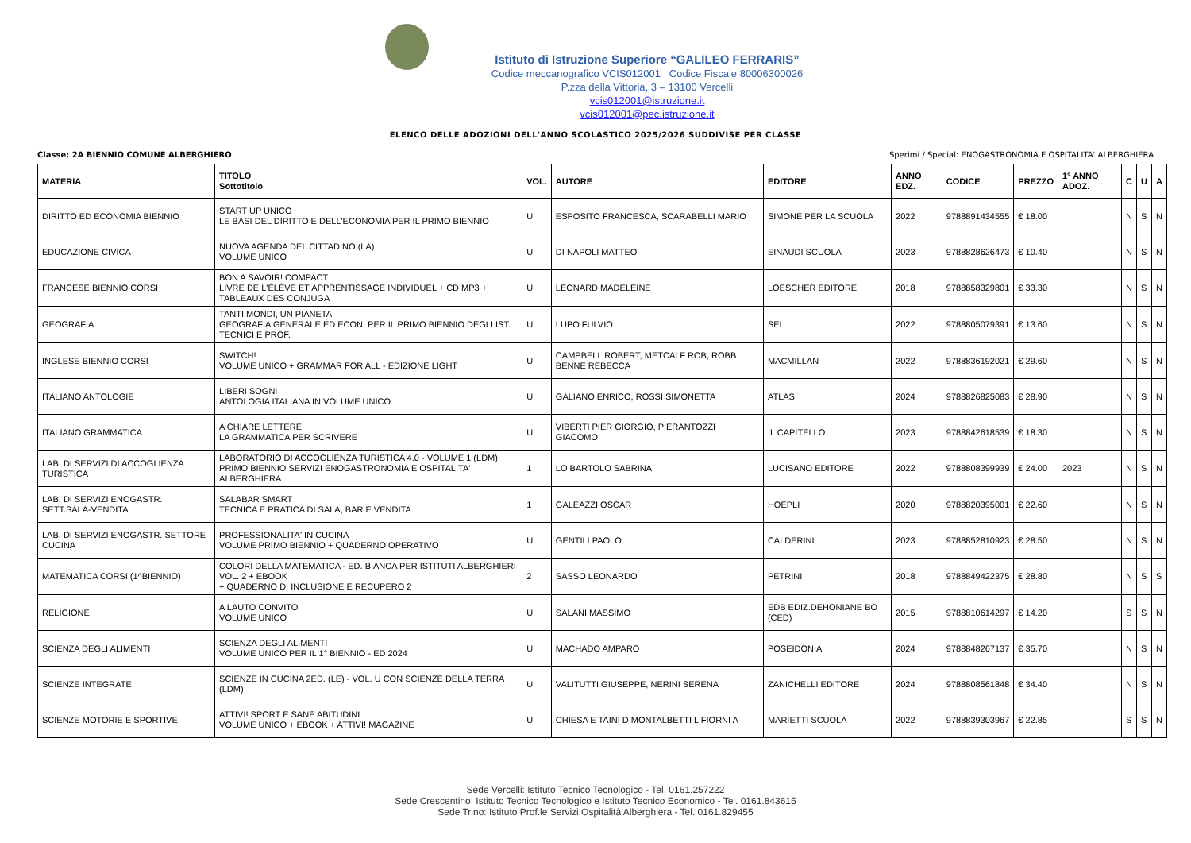Istituto di Istruzione Superiore “GALILEO FERRARIS”
Codice meccanografico VCIS012001 Codice Fiscale 80006300026
P.zza della Vittoria, 3 – 13100 Vercelli
vcis012001@istruzione.it
vcis012001@pec.istruzione.it
ELENCO DELLE ADOZIONI DELL'ANNO SCOLASTICO 2025/2026 SUDDIVISE PER CLASSE
Classe: 2A BIENNIO COMUNE ALBERGHIERO Sperimi / Special: ENOGASTRONOMIA E OSPITALITA' ALBERGHIERA
| MATERIA | TITOLO Sottotitolo | VOL. | AUTORE | EDITORE | ANNO EDZ. | CODICE | PREZZO | 1° ANNO ADOZ. | C | U | A |
| --- | --- | --- | --- | --- | --- | --- | --- | --- | --- | --- | --- |
| DIRITTO ED ECONOMIA BIENNIO | START UP UNICO LE BASI DEL DIRITTO E DELL'ECONOMIA PER IL PRIMO BIENNIO | U | ESPOSITO FRANCESCA, SCARABELLI MARIO | SIMONE PER LA SCUOLA | 2022 | 9788891434555 | € 18.00 | | N | S | N |
| EDUCAZIONE CIVICA | NUOVA AGENDA DEL CITTADINO (LA) VOLUME UNICO | U | DI NAPOLI MATTEO | EINAUDI SCUOLA | 2023 | 9788828626473 | € 10.40 | | N | S | N |
| FRANCESE BIENNIO CORSI | BON A SAVOIR! COMPACT LIVRE DE L'ÉLÈVE ET APPRENTISSAGE INDIVIDUEL + CD MP3 + TABLEAUX DES CONJUGA | U | LEONARD MADELEINE | LOESCHER EDITORE | 2018 | 9788858329801 | € 33.30 | | N | S | N |
| GEOGRAFIA | TANTI MONDI, UN PIANETA GEOGRAFIA GENERALE ED ECON. PER IL PRIMO BIENNIO DEGLI IST. TECNICI E PROF. | U | LUPO FULVIO | SEI | 2022 | 9788805079391 | € 13.60 | | N | S | N |
| INGLESE BIENNIO CORSI | SWITCH! VOLUME UNICO + GRAMMAR FOR ALL - EDIZIONE LIGHT | U | CAMPBELL ROBERT, METCALF ROB, ROBB BENNE REBECCA | MACMILLAN | 2022 | 9788836192021 | € 29.60 | | N | S | N |
| ITALIANO ANTOLOGIE | LIBERI SOGNI ANTOLOGIA ITALIANA IN VOLUME UNICO | U | GALIANO ENRICO, ROSSI SIMONETTA | ATLAS | 2024 | 9788826825083 | € 28.90 | | N | S | N |
| ITALIANO GRAMMATICA | A CHIARE LETTERE LA GRAMMATICA PER SCRIVERE | U | VIBERTI PIER GIORGIO, PIERANTOZZI GIACOMO | IL CAPITELLO | 2023 | 9788842618539 | € 18.30 | | N | S | N |
| LAB. DI SERVIZI DI ACCOGLIENZA TURISTICA | LABORATORIO DI ACCOGLIENZA TURISTICA 4.0 - VOLUME 1 (LDM) PRIMO BIENNIO SERVIZI ENOGASTRONOMIA E OSPITALITA' ALBERGHIERA | 1 | LO BARTOLO SABRINA | LUCISANO EDITORE | 2022 | 9788808399939 | € 24.00 | 2023 | N | S | N |
| LAB. DI SERVIZI ENOGASTR. SETT.SALA-VENDITA | SALABAR SMART TECNICA E PRATICA DI SALA, BAR E VENDITA | 1 | GALEAZZI OSCAR | HOEPLI | 2020 | 9788820395001 | € 22.60 | | N | S | N |
| LAB. DI SERVIZI ENOGASTR. SETTORE CUCINA | PROFESSIONALITA' IN CUCINA VOLUME PRIMO BIENNIO + QUADERNO OPERATIVO | U | GENTILI PAOLO | CALDERINI | 2023 | 9788852810923 | € 28.50 | | N | S | N |
| MATEMATICA CORSI (1^BIENNIO) | COLORI DELLA MATEMATICA - ED. BIANCA PER ISTITUTI ALBERGHIERI VOL. 2 + EBOOK + QUADERNO DI INCLUSIONE E RECUPERO 2 | 2 | SASSO LEONARDO | PETRINI | 2018 | 9788849422375 | € 28.80 | | N | S | S |
| RELIGIONE | A LAUTO CONVITO VOLUME UNICO | U | SALANI MASSIMO | EDB EDIZ.DEHONIANE BO (CED) | 2015 | 9788810614297 | € 14.20 | | S | S | N |
| SCIENZA DEGLI ALIMENTI | SCIENZA DEGLI ALIMENTI VOLUME UNICO PER IL 1° BIENNIO - ED 2024 | U | MACHADO AMPARO | POSEIDONIA | 2024 | 9788848267137 | € 35.70 | | N | S | N |
| SCIENZE INTEGRATE | SCIENZE IN CUCINA 2ED. (LE) - VOL. U CON SCIENZE DELLA TERRA (LDM) | U | VALITUTTI GIUSEPPE, NERINI SERENA | ZANICHELLI EDITORE | 2024 | 9788808561848 | € 34.40 | | N | S | N |
| SCIENZE MOTORIE E SPORTIVE | ATTIVI! SPORT E SANE ABITUDINI VOLUME UNICO + EBOOK + ATTIVI! MAGAZINE | U | CHIESA E TAINI D MONTALBETTI L FIORNI A | MARIETTI SCUOLA | 2022 | 9788839303967 | € 22.85 | | S | S | N |
Sede Vercelli: Istituto Tecnico Tecnologico - Tel. 0161.257222
Sede Crescentino: Istituto Tecnico Tecnologico e Istituto Tecnico Economico - Tel. 0161.843615
Sede Trino: Istituto Prof.le Servizi Ospitalità Alberghiera - Tel. 0161.829455